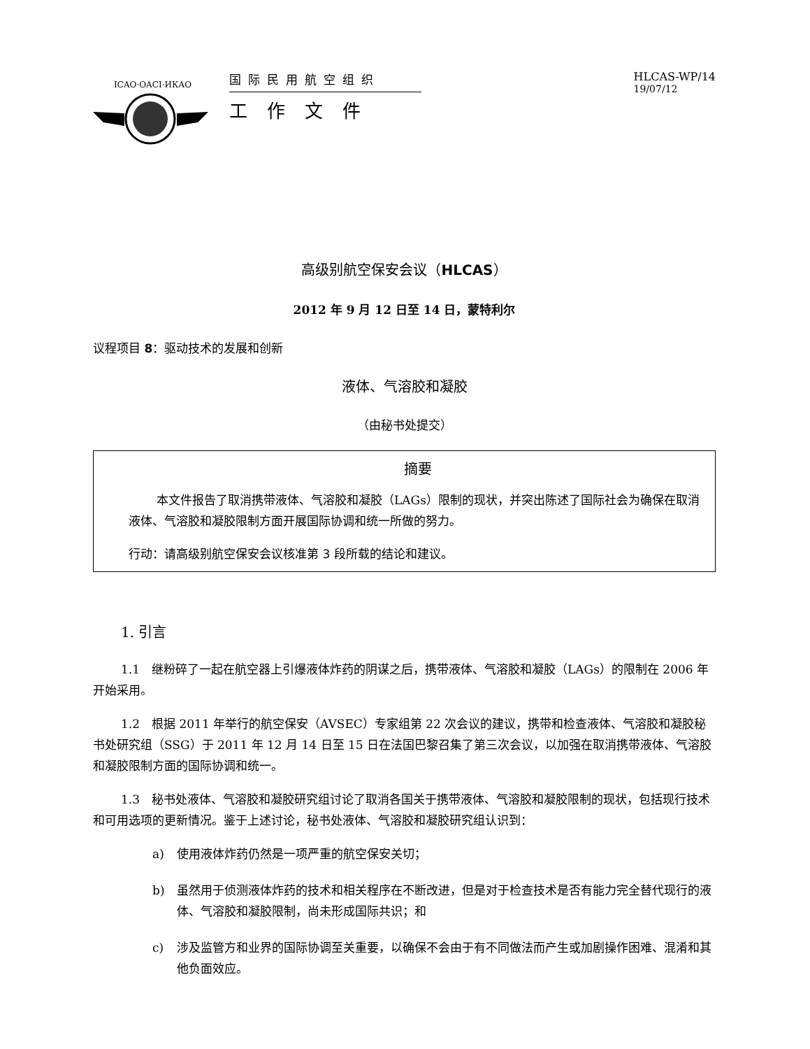ICAO·OACI·ИКАО
国际民用航空组织
工作文件
HLCAS-WP/14
19/07/12
高级别航空保安会议（HLCAS）
2012 年 9 月 12 日至 14 日，蒙特利尔
议程项目 8：驱动技术的发展和创新
液体、气溶胶和凝胶
（由秘书处提交）
摘要
本文件报告了取消携带液体、气溶胶和凝胶（LAGs）限制的现状，并突出陈述了国际社会为确保在取消液体、气溶胶和凝胶限制方面开展国际协调和统一所做的努力。
行动：请高级别航空保安会议核准第 3 段所载的结论和建议。
1. 引言
1.1　继粉碎了一起在航空器上引爆液体炸药的阴谋之后，携带液体、气溶胶和凝胶（LAGs）的限制在 2006 年开始采用。
1.2　根据 2011 年举行的航空保安（AVSEC）专家组第 22 次会议的建议，携带和检查液体、气溶胶和凝胶秘书处研究组（SSG）于 2011 年 12 月 14 日至 15 日在法国巴黎召集了第三次会议，以加强在取消携带液体、气溶胶和凝胶限制方面的国际协调和统一。
1.3　秘书处液体、气溶胶和凝胶研究组讨论了取消各国关于携带液体、气溶胶和凝胶限制的现状，包括现行技术和可用选项的更新情况。鉴于上述讨论，秘书处液体、气溶胶和凝胶研究组认识到：
a) 使用液体炸药仍然是一项严重的航空保安关切；
b) 虽然用于侦测液体炸药的技术和相关程序在不断改进，但是对于检查技术是否有能力完全替代现行的液体、气溶胶和凝胶限制，尚未形成国际共识；和
c) 涉及监管方和业界的国际协调至关重要，以确保不会由于有不同做法而产生或加剧操作困难、混淆和其他负面效应。